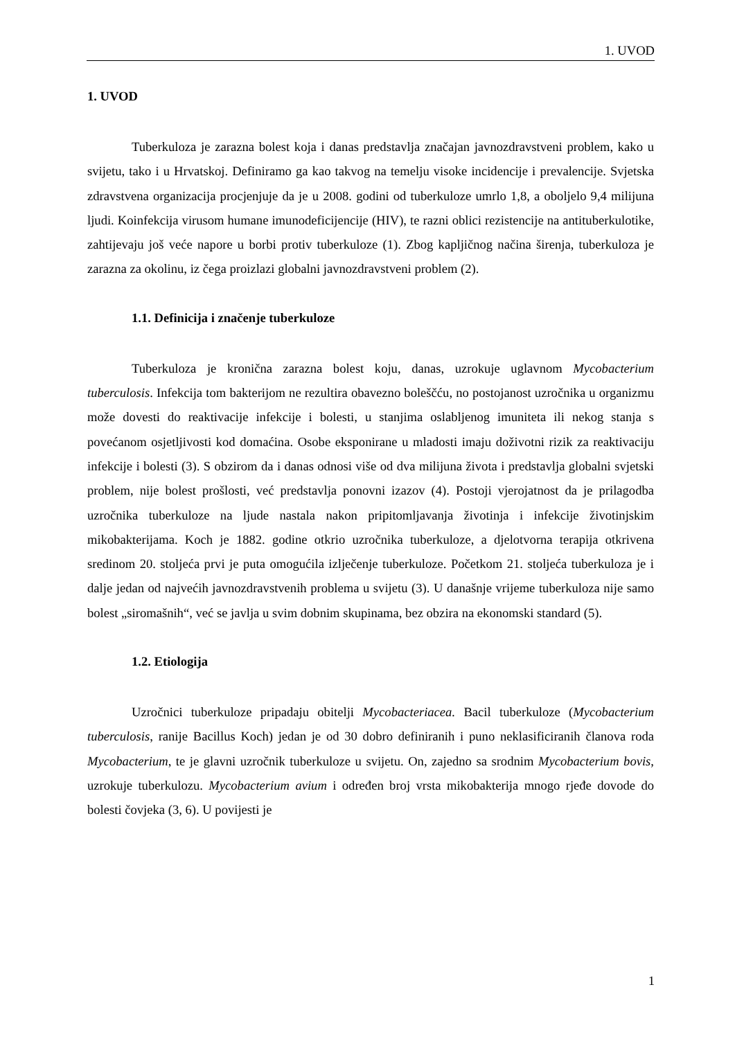1. UVOD
1. UVOD
Tuberkuloza je zarazna bolest koja i danas predstavlja značajan javnozdravstveni problem, kako u svijetu, tako i u Hrvatskoj. Definiramo ga kao takvog na temelju visoke incidencije i prevalencije. Svjetska zdravstvena organizacija procjenjuje da je u 2008. godini od tuberkuloze umrlo 1,8, a oboljelo 9,4 milijuna ljudi. Koinfekcija virusom humane imunodeficijencije (HIV), te razni oblici rezistencije na antituberkulotike, zahtijevaju još veće napore u borbi protiv tuberkuloze (1). Zbog kapljičnog načina širenja, tuberkuloza je zarazna za okolinu, iz čega proizlazi globalni javnozdravstveni problem (2).
1.1. Definicija i značenje tuberkuloze
Tuberkuloza je kronična zarazna bolest koju, danas, uzrokuje uglavnom Mycobacterium tuberculosis. Infekcija tom bakterijom ne rezultira obavezno boleščću, no postojanost uzročnika u organizmu može dovesti do reaktivacije infekcije i bolesti, u stanjima oslabljenog imuniteta ili nekog stanja s povećanom osjetljivosti kod domaćina. Osobe eksponirane u mladosti imaju doživotni rizik za reaktivaciju infekcije i bolesti (3). S obzirom da i danas odnosi više od dva milijuna života i predstavlja globalni svjetski problem, nije bolest prošlosti, već predstavlja ponovni izazov (4). Postoji vjerojatnost da je prilagodba uzročnika tuberkuloze na ljude nastala nakon pripitomljavanja životinja i infekcije životinjskim mikobakterijama. Koch je 1882. godine otkrio uzročnika tuberkuloze, a djelotvorna terapija otkrivena sredinom 20. stoljeća prvi je puta omogućila izlječenje tuberkuloze. Početkom 21. stoljeća tuberkuloza je i dalje jedan od najvećih javnozdravstvenih problema u svijetu (3). U današnje vrijeme tuberkuloza nije samo bolest „siromašnih“, već se javlja u svim dobnim skupinama, bez obzira na ekonomski standard (5).
1.2. Etiologija
Uzročnici tuberkuloze pripadaju obitelji Mycobacteriacea. Bacil tuberkuloze (Mycobacterium tuberculosis, ranije Bacillus Koch) jedan je od 30 dobro definiranih i puno neklasificiranih članova roda Mycobacterium, te je glavni uzročnik tuberkuloze u svijetu. On, zajedno sa srodnim Mycobacterium bovis, uzrokuje tuberkulozu. Mycobacterium avium i određen broj vrsta mikobakterija mnogo rjeđe dovode do bolesti čovjeka (3, 6). U povijesti je
1